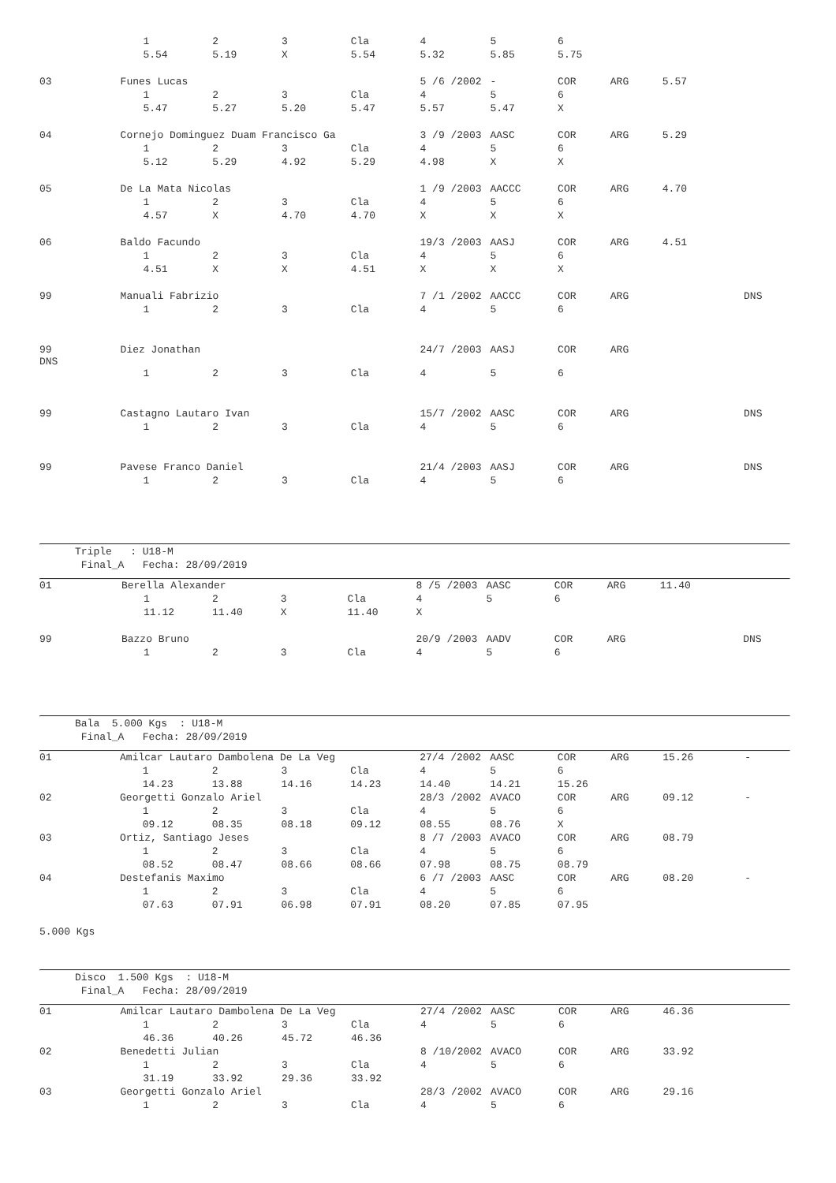| | | 1 | 2 | 3 | Cla | 4 | 5 | 6 | | | |
| | | 5.54 | 5.19 | X | 5.54 | 5.32 | 5.85 | 5.75 | | | |
| 03 | Funes Lucas | | | | | 5 /6 /2002 | - | COR | ARG | 5.57 | |
| | | 1 | 2 | 3 | Cla | 4 | 5 | 6 | | | |
| | | 5.47 | 5.27 | 5.20 | 5.47 | 5.57 | 5.47 | X | | | |
| 04 | Cornejo Dominguez Duam Francisco Ga | | | | | 3 /9 /2003 | AASC | COR | ARG | 5.29 | |
| | | 1 | 2 | 3 | Cla | 4 | 5 | 6 | | | |
| | | 5.12 | 5.29 | 4.92 | 5.29 | 4.98 | X | X | | | |
| 05 | De La Mata Nicolas | | | | | 1 /9 /2003 | AACCC | COR | ARG | 4.70 | |
| | | 1 | 2 | 3 | Cla | 4 | 5 | 6 | | | |
| | | 4.57 | X | 4.70 | 4.70 | X | X | X | | | |
| 06 | Baldo Facundo | | | | | 19/3 /2003 | AASJ | COR | ARG | 4.51 | |
| | | 1 | 2 | 3 | Cla | 4 | 5 | 6 | | | |
| | | 4.51 | X | X | 4.51 | X | X | X | | | |
| 99 | Manuali Fabrizio | | | | | 7 /1 /2002 | AACCC | COR | ARG | | DNS |
| | | 1 | 2 | 3 | Cla | 4 | 5 | 6 | | | |
| 99 DNS | Diez Jonathan | | | | | 24/7 /2003 | AASJ | COR | ARG | | |
| | | 1 | 2 | 3 | Cla | 4 | 5 | 6 | | | |
| 99 | Castagno Lautaro Ivan | | | | | 15/7 /2002 | AASC | COR | ARG | | DNS |
| | | 1 | 2 | 3 | Cla | 4 | 5 | 6 | | | |
| 99 | Pavese Franco Daniel | | | | | 21/4 /2003 | AASJ | COR | ARG | | DNS |
| | | 1 | 2 | 3 | Cla | 4 | 5 | 6 | | | |
Triple : U18-M
Final_A Fecha: 28/09/2019
| 01 | Berella Alexander | | | | | 8 /5 /2003 | AASC | COR | ARG | 11.40 | |
| | | 1 | 2 | 3 | Cla | 4 | 5 | 6 | | | |
| | | 11.12 | 11.40 | X | 11.40 | X | | | | | |
| 99 | Bazzo Bruno | | | | | 20/9 /2003 | AADV | COR | ARG | | DNS |
| | | 1 | 2 | 3 | Cla | 4 | 5 | 6 | | | |
Bala 5.000 Kgs : U18-M
Final_A Fecha: 28/09/2019
| 01 | Amilcar Lautaro Dambolena De La Veg | | | | | 27/4 /2002 | AASC | COR | ARG | 15.26 | - |
| | | 1 | 2 | 3 | Cla | 4 | 5 | 6 | | | |
| | | 14.23 | 13.88 | 14.16 | 14.23 | 14.40 | 14.21 | 15.26 | | | |
| 02 | Georgetti Gonzalo Ariel | | | | | 28/3 /2002 | AVACO | COR | ARG | 09.12 | - |
| | | 1 | 2 | 3 | Cla | 4 | 5 | 6 | | | |
| | | 09.12 | 08.35 | 08.18 | 09.12 | 08.55 | 08.76 | X | | | |
| 03 | Ortiz, Santiago Jeses | | | | | 8 /7 /2003 | AVACO | COR | ARG | 08.79 | |
| | | 1 | 2 | 3 | Cla | 4 | 5 | 6 | | | |
| | | 08.52 | 08.47 | 08.66 | 08.66 | 07.98 | 08.75 | 08.79 | | | |
| 04 | Destefanis Maximo | | | | | 6 /7 /2003 | AASC | COR | ARG | 08.20 | - |
| | | 1 | 2 | 3 | Cla | 4 | 5 | 6 | | | |
| | | 07.63 | 07.91 | 06.98 | 07.91 | 08.20 | 07.85 | 07.95 | | | |
5.000 Kgs
Disco 1.500 Kgs : U18-M
Final_A Fecha: 28/09/2019
| 01 | Amilcar Lautaro Dambolena De La Veg | | | | | 27/4 /2002 | AASC | COR | ARG | 46.36 |
| | | 1 | 2 | 3 | Cla | 4 | 5 | 6 | | |
| | | 46.36 | 40.26 | 45.72 | 46.36 | | | | | |
| 02 | Benedetti Julian | | | | | 8 /10/2002 | AVACO | COR | ARG | 33.92 |
| | | 1 | 2 | 3 | Cla | 4 | 5 | 6 | | |
| | | 31.19 | 33.92 | 29.36 | 33.92 | | | | | |
| 03 | Georgetti Gonzalo Ariel | | | | | 28/3 /2002 | AVACO | COR | ARG | 29.16 |
| | | 1 | 2 | 3 | Cla | 4 | 5 | 6 | | |